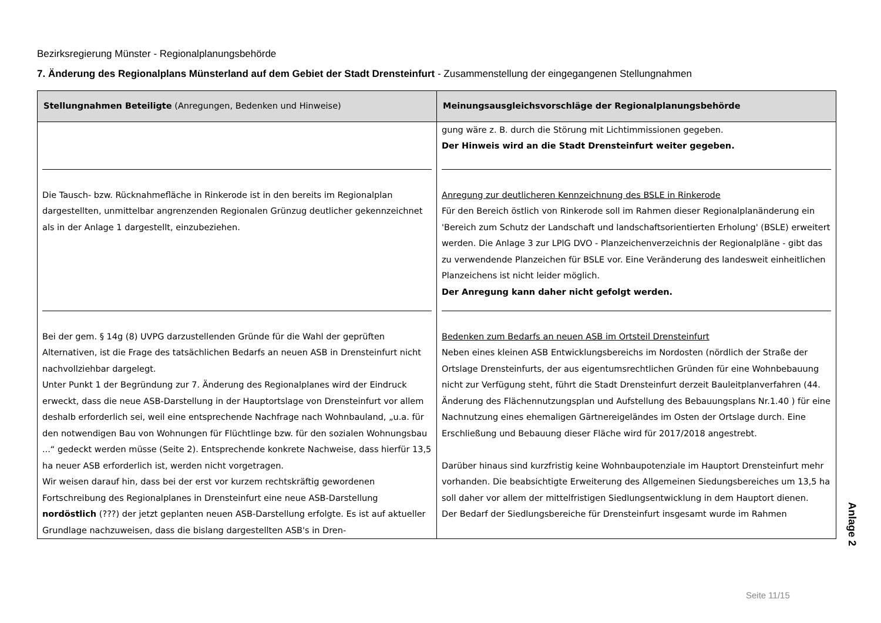Bezirksregierung Münster - Regionalplanungsbehörde
7. Änderung des Regionalplans Münsterland auf dem Gebiet der Stadt Drensteinfurt - Zusammenstellung der eingegangenen Stellungnahmen
| Stellungnahmen Beteiligte (Anregungen, Bedenken und Hinweise) | Meinungsausgleichsvorschläge der Regionalplanungsbehörde |
| --- | --- |
| | gung wäre z. B. durch die Störung mit Lichtimmissionen gegeben. Der Hinweis wird an die Stadt Drensteinfurt weiter gegeben. |
| Die Tausch- bzw. Rücknahmefläche in Rinkerode ist in den bereits im Regionalplan dargestellten, unmittelbar angrenzenden Regionalen Grünzug deutlicher gekennzeichnet als in der Anlage 1 dargestellt, einzubeziehen. | Anregung zur deutlicheren Kennzeichnung des BSLE in Rinkerode Für den Bereich östlich von Rinkerode soll im Rahmen dieser Regionalplanänderung ein 'Bereich zum Schutz der Landschaft und landschaftsorientierten Erholung' (BSLE) erweitert werden. Die Anlage 3 zur LPlG DVO - Planzeichenverzeichnis der Regionalpläne - gibt das zu verwendende Planzeichen für BSLE vor. Eine Veränderung des landesweit einheitlichen Planzeichens ist nicht leider möglich. Der Anregung kann daher nicht gefolgt werden. |
| Bei der gem. § 14g (8) UVPG darzustellenden Gründe für die Wahl der geprüften Alternativen, ist die Frage des tatsächlichen Bedarfs an neuen ASB in Drensteinfurt nicht nachvollziehbar dargelegt. Unter Punkt 1 der Begründung zur 7. Änderung des Regionalplanes wird der Eindruck erweckt, dass die neue ASB-Darstellung in der Hauptortslage von Drensteinfurt vor allem deshalb erforderlich sei, weil eine entsprechende Nachfrage nach Wohnbauland, „u.a. für den notwendigen Bau von Wohnungen für Flüchtlinge bzw. für den sozialen Wohnungsbau ...“ gedeckt werden müsse (Seite 2). Entsprechende konkrete Nachweise, dass hierfür 13,5 ha neuer ASB erforderlich ist, werden nicht vorgetragen. Wir weisen darauf hin, dass bei der erst vor kurzem rechtskräftig gewordenen Fortschreibung des Regionalplanes in Drensteinfurt eine neue ASB-Darstellung nordöstlich (???) der jetzt geplanten neuen ASB-Darstellung erfolgte. Es ist auf aktueller Grundlage nachzuweisen, dass die bislang dargestellten ASB's in Dren- | Bedenken zum Bedarfs an neuen ASB im Ortsteil Drensteinfurt Neben eines kleinen ASB Entwicklungsbereichs im Nordosten (nördlich der Straße der Ortslage Drensteinfurts, der aus eigentumsrechtlichen Gründen für eine Wohnbebauung nicht zur Verfügung steht, führt die Stadt Drensteinfurt derzeit Bauleitplanverfahren (44. Änderung des Flächennutzungsplan und Aufstellung des Bebauungsplans Nr.1.40 ) für eine Nachnutzung eines ehemaligen Gärtnereigeländes im Osten der Ortslage durch. Eine Erschließung und Bebauung dieser Fläche wird für 2017/2018 angestrebt. Darüber hinaus sind kurzfristig keine Wohnbaupotenziale im Hauptort Drensteinfurt mehr vorhanden. Die beabsichtigte Erweiterung des Allgemeinen Siedungsbereiches um 13,5 ha soll daher vor allem der mittelfristigen Siedlungsentwicklung in dem Hauptort dienen. Der Bedarf der Siedlungsbereiche für Drensteinfurt insgesamt wurde im Rahmen |
Anlage 2
Seite 11/15